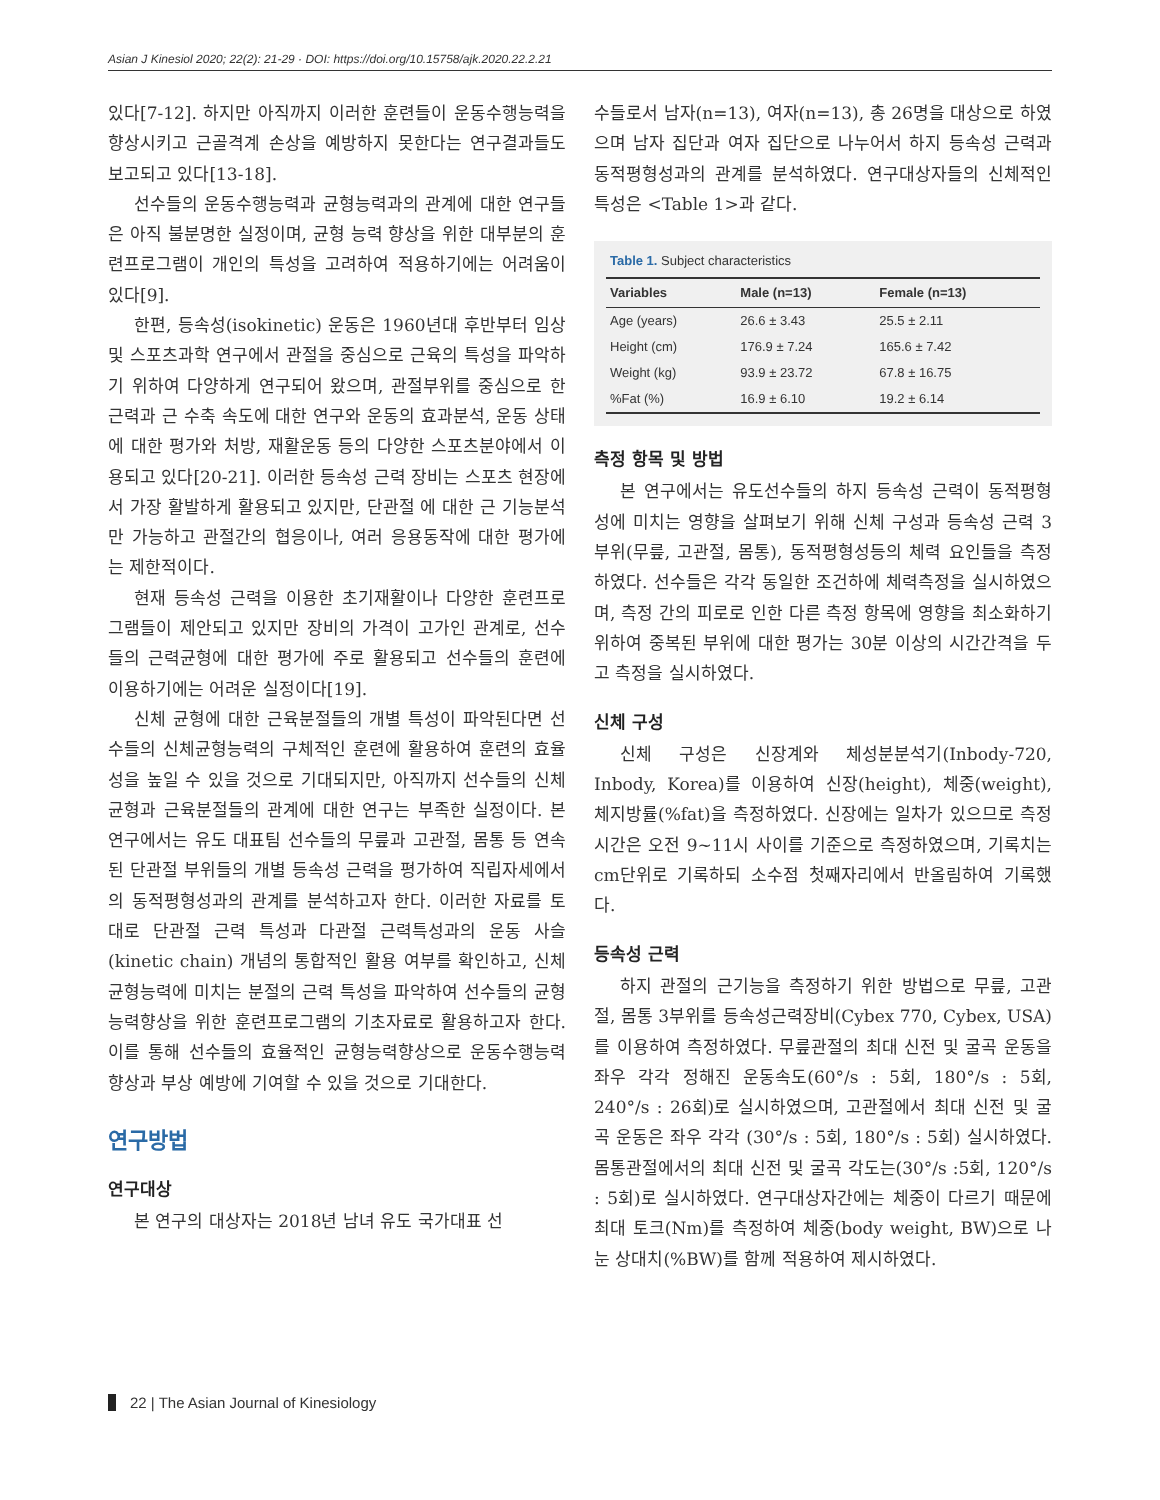Asian J Kinesiol 2020; 22(2): 21-29 · DOI: https://doi.org/10.15758/ajk.2020.22.2.21
있다[7-12]. 하지만 아직까지 이러한 훈련들이 운동수행능력을 향상시키고 근골격계 손상을 예방하지 못한다는 연구결과들도 보고되고 있다[13-18].
선수들의 운동수행능력과 균형능력과의 관계에 대한 연구들은 아직 불분명한 실정이며, 균형 능력 향상을 위한 대부분의 훈련프로그램이 개인의 특성을 고려하여 적용하기에는 어려움이 있다[9].
한편, 등속성(isokinetic) 운동은 1960년대 후반부터 임상 및 스포츠과학 연구에서 관절을 중심으로 근육의 특성을 파악하기 위하여 다양하게 연구되어 왔으며, 관절부위를 중심으로 한 근력과 근 수축 속도에 대한 연구와 운동의 효과분석, 운동 상태에 대한 평가와 처방, 재활운동 등의 다양한 스포츠분야에서 이용되고 있다[20-21]. 이러한 등속성 근력 장비는 스포츠 현장에서 가장 활발하게 활용되고 있지만, 단관절 에 대한 근 기능분석만 가능하고 관절간의 협응이나, 여러 응용동작에 대한 평가에는 제한적이다.
현재 등속성 근력을 이용한 초기재활이나 다양한 훈련프로그램들이 제안되고 있지만 장비의 가격이 고가인 관계로, 선수들의 근력균형에 대한 평가에 주로 활용되고 선수들의 훈련에 이용하기에는 어려운 실정이다[19].
신체 균형에 대한 근육분절들의 개별 특성이 파악된다면 선수들의 신체균형능력의 구체적인 훈련에 활용하여 훈련의 효율성을 높일 수 있을 것으로 기대되지만, 아직까지 선수들의 신체 균형과 근육분절들의 관계에 대한 연구는 부족한 실정이다. 본 연구에서는 유도 대표팀 선수들의 무릎과 고관절, 몸통 등 연속된 단관절 부위들의 개별 등속성 근력을 평가하여 직립자세에서의 동적평형성과의 관계를 분석하고자 한다. 이러한 자료를 토대로 단관절 근력 특성과 다관절 근력특성과의 운동 사슬(kinetic chain) 개념의 통합적인 활용 여부를 확인하고, 신체균형능력에 미치는 분절의 근력 특성을 파악하여 선수들의 균형능력향상을 위한 훈련프로그램의 기초자료로 활용하고자 한다. 이를 통해 선수들의 효율적인 균형능력향상으로 운동수행능력 향상과 부상 예방에 기여할 수 있을 것으로 기대한다.
연구방법
연구대상
본 연구의 대상자는 2018년 남녀 유도 국가대표 선
수들로서 남자(n=13), 여자(n=13), 총 26명을 대상으로 하였으며 남자 집단과 여자 집단으로 나누어서 하지 등속성 근력과 동적평형성과의 관계를 분석하였다. 연구대상자들의 신체적인 특성은 <Table 1>과 같다.
Table 1. Subject characteristics
| Variables | Male (n=13) | Female (n=13) |
| --- | --- | --- |
| Age (years) | 26.6 ± 3.43 | 25.5 ± 2.11 |
| Height (cm) | 176.9 ± 7.24 | 165.6 ± 7.42 |
| Weight (kg) | 93.9 ± 23.72 | 67.8 ± 16.75 |
| %Fat (%) | 16.9 ± 6.10 | 19.2 ± 6.14 |
측정 항목 및 방법
본 연구에서는 유도선수들의 하지 등속성 근력이 동적평형성에 미치는 영향을 살펴보기 위해 신체 구성과 등속성 근력 3부위(무릎, 고관절, 몸통), 동적평형성등의 체력 요인들을 측정하였다. 선수들은 각각 동일한 조건하에 체력측정을 실시하였으며, 측정 간의 피로로 인한 다른 측정 항목에 영향을 최소화하기 위하여 중복된 부위에 대한 평가는 30분 이상의 시간간격을 두고 측정을 실시하였다.
신체 구성
신체 구성은 신장계와 체성분분석기(Inbody-720, Inbody, Korea)를 이용하여 신장(height), 체중(weight), 체지방률(%fat)을 측정하였다. 신장에는 일차가 있으므로 측정 시간은 오전 9~11시 사이를 기준으로 측정하였으며, 기록치는 cm단위로 기록하되 소수점 첫째자리에서 반올림하여 기록했다.
등속성 근력
하지 관절의 근기능을 측정하기 위한 방법으로 무릎, 고관절, 몸통 3부위를 등속성근력장비(Cybex 770, Cybex, USA)를 이용하여 측정하였다. 무릎관절의 최대 신전 및 굴곡 운동을 좌우 각각 정해진 운동속도(60°/s : 5회, 180°/s : 5회, 240°/s : 26회)로 실시하였으며, 고관절에서 최대 신전 및 굴곡 운동은 좌우 각각 (30°/s : 5회, 180°/s : 5회) 실시하였다. 몸통관절에서의 최대 신전 및 굴곡 각도는(30°/s :5회, 120°/s : 5회)로 실시하였다. 연구대상자간에는 체중이 다르기 때문에 최대 토크(Nm)를 측정하여 체중(body weight, BW)으로 나눈 상대치(%BW)를 함께 적용하여 제시하였다.
22 | The Asian Journal of Kinesiology